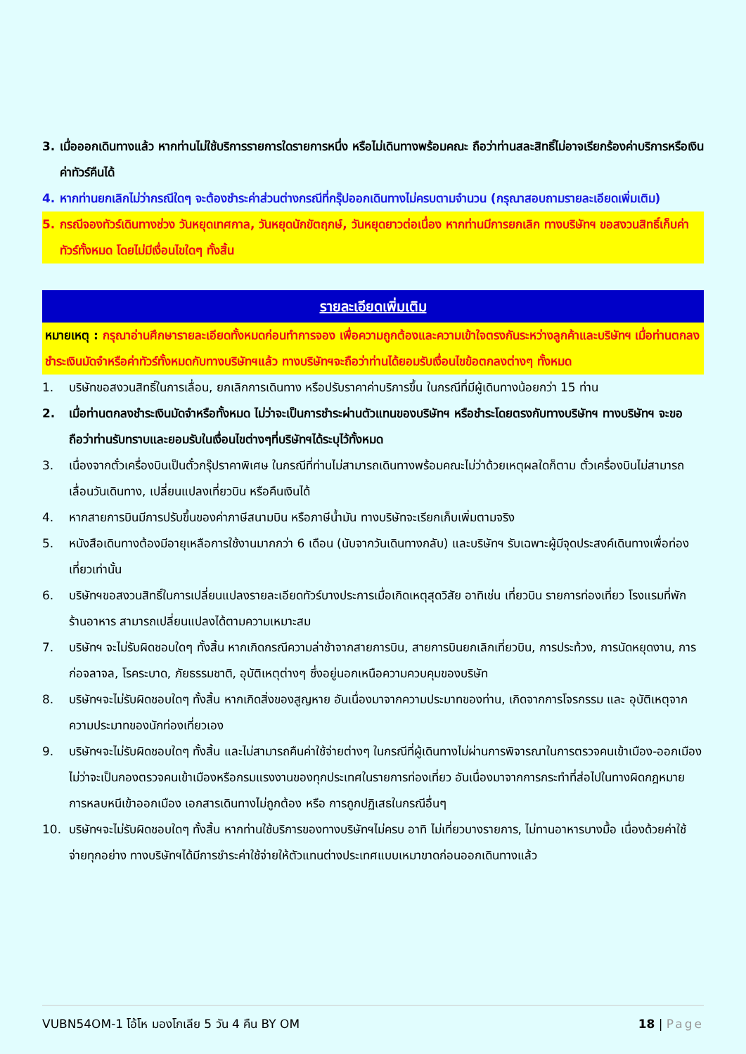3. เมื่อออกเดินทางแล้ว หากท่านไม่ใช้บริการรายการใดรายการหนึ่ง หรือไม่เดินทางพร้อมคณะ ถือว่าท่านสละสิทธิ์ไม่อาจเรียกร้องค่าบริการหรือเงินค่าทัวร์คืนได้
4. หากท่านยกเลิกไม่ว่ากรณีใดๆ จะต้องชำระค่าส่วนต่างกรณีที่กรุ๊ปออกเดินทางไม่ครบตามจำนวน (กรุณาสอบถามรายละเอียดเพิ่มเติม)
5. กรณีจองทัวร์เดินทางช่วง วันหยุดเทศกาล, วันหยุดนักขัตฤกษ์, วันหยุดยาวต่อเนื่อง หากท่านมีการยกเลิก ทางบริษัทฯ ขอสงวนสิทธิ์เก็บค่าทัวร์ทั้งหมด โดยไม่มีเงื่อนไขใดๆ ทั้งสิ้น
รายละเอียดเพิ่มเติม
หมายเหตุ : กรุณาอ่านศึกษารายละเอียดทั้งหมดก่อนทำการจอง เพื่อความถูกต้องและความเข้าใจตรงกันระหว่างลูกค้าและบริษัทฯ เมื่อท่านตกลงชำระเงินมัดจำหรือค่าทัวร์ทั้งหมดกับทางบริษัทฯแล้ว ทางบริษัทฯจะถือว่าท่านได้ยอมรับเงื่อนไขข้อตกลงต่างๆ ทั้งหมด
1. บริษัทขอสงวนสิทธิ์ในการเลื่อน, ยกเลิกการเดินทาง หรือปรับราคาค่าบริการขึ้น ในกรณีที่มีผู้เดินทางน้อยกว่า 15 ท่าน
2. เมื่อท่านตกลงชำระเงินมัดจำหรือทั้งหมด ไม่ว่าจะเป็นการชำระผ่านตัวแทนของบริษัทฯ หรือชำระโดยตรงกับทางบริษัทฯ ทางบริษัทฯ จะขอถือว่าท่านรับทราบและยอมรับในเงื่อนไขต่างๆที่บริษัทฯได้ระบุไว้ทั้งหมด
3. เนื่องจากตั๋วเครื่องบินเป็นตั๋วกรุ๊ปราคาพิเศษ ในกรณีที่ท่านไม่สามารถเดินทางพร้อมคณะไม่ว่าด้วยเหตุผลใดก็ตาม ตั๋วเครื่องบินไม่สามารถ เลื่อนวันเดินทาง, เปลี่ยนแปลงเที่ยวบิน หรือคืนเงินได้
4. หากสายการบินมีการปรับขึ้นของค่าภาษีสนามบิน หรือภาษีน้ำมัน ทางบริษัทจะเรียกเก็บเพิ่มตามจริง
5. หนังสือเดินทางต้องมีอายุเหลือการใช้งานมากกว่า 6 เดือน (นับจากวันเดินทางกลับ) และบริษัทฯ รับเฉพาะผู้มีจุดประสงค์เดินทางเพื่อท่องเที่ยวเท่านั้น
6. บริษัทฯขอสงวนสิทธิ์ในการเปลี่ยนแปลงรายละเอียดทัวร์บางประการเมื่อเกิดเหตุสุดวิสัย อาทิเช่น เที่ยวบิน รายการท่องเที่ยว โรงแรมที่พัก ร้านอาหาร สามารถเปลี่ยนแปลงได้ตามความเหมาะสม
7. บริษัทฯ จะไม่รับผิดชอบใดๆ ทั้งสิ้น หากเกิดกรณีความล่าช้าจากสายการบิน, สายการบินยกเลิกเที่ยวบิน, การประท้วง, การนัดหยุดงาน, การก่อจลาจล, โรคระบาด, ภัยธรรมชาติ, อุบัติเหตุต่างๆ ซึ่งอยู่นอกเหนือความควบคุมของบริษัท
8. บริษัทฯจะไม่รับผิดชอบใดๆ ทั้งสิ้น หากเกิดสิ่งของสูญหาย อันเนื่องมาจากความประมาทของท่าน, เกิดจากการโจรกรรม และ อุบัติเหตุจากความประมาทของนักท่องเที่ยวเอง
9. บริษัทฯจะไม่รับผิดชอบใดๆ ทั้งสิ้น และไม่สามารถคืนค่าใช้จ่ายต่างๆ ในกรณีที่ผู้เดินทางไม่ผ่านการพิจารณาในการตรวจคนเข้าเมือง-ออกเมือง ไม่ว่าจะเป็นกองตรวจคนเข้าเมืองหรือกรมแรงงานของทุกประเทศในรายการท่องเที่ยว อันเนื่องมาจากการกระทำที่ส่อไปในทางผิดกฎหมาย การหลบหนีเข้าออกเมือง เอกสารเดินทางไม่ถูกต้อง หรือ การถูกปฏิเสธในกรณีอื่นๆ
10. บริษัทฯจะไม่รับผิดชอบใดๆ ทั้งสิ้น หากท่านใช้บริการของทางบริษัทฯไม่ครบ อาทิ ไม่เที่ยวบางรายการ, ไม่ทานอาหารบางมื้อ เนื่องด้วยค่าใช้จ่ายทุกอย่าง ทางบริษัทฯได้มีการชำระค่าใช้จ่ายให้ตัวแทนต่างประเทศแบบเหมาขาดก่อนออกเดินทางแล้ว
VUBN54OM-1 โอ้โห มองโกเลีย 5 วัน 4 คืน BY OM 18 | Page